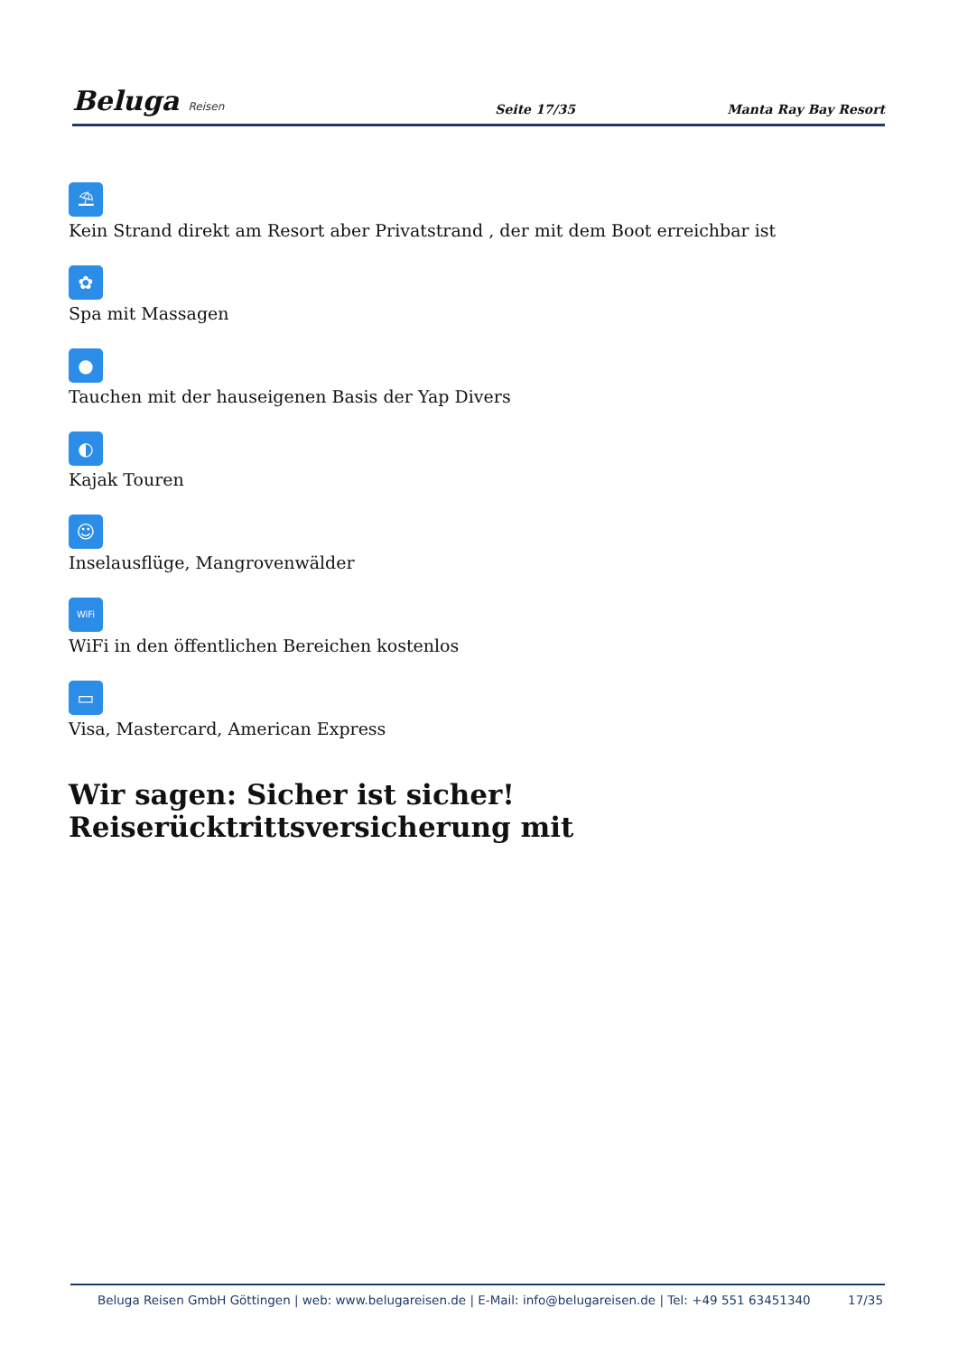Beluga Reisen
Seite 17/35
Manta Ray Bay Resort
⛱
Kein Strand direkt am Resort aber Privatstrand , der mit dem Boot erreichbar ist
✿
Spa mit Massagen
●
Tauchen mit der hauseigenen Basis der Yap Divers
◐
Kajak Touren
☺
Inselausflüge, Mangrovenwälder
WiFi
WiFi in den öffentlichen Bereichen kostenlos
▭
Visa, Mastercard, American Express
Wir sagen: Sicher ist sicher! Reiserücktrittsversicherung mit
Beluga Reisen GmbH Göttingen | web: www.belugareisen.de | E-Mail: info@belugareisen.de | Tel: +49 551 63451340 17/35